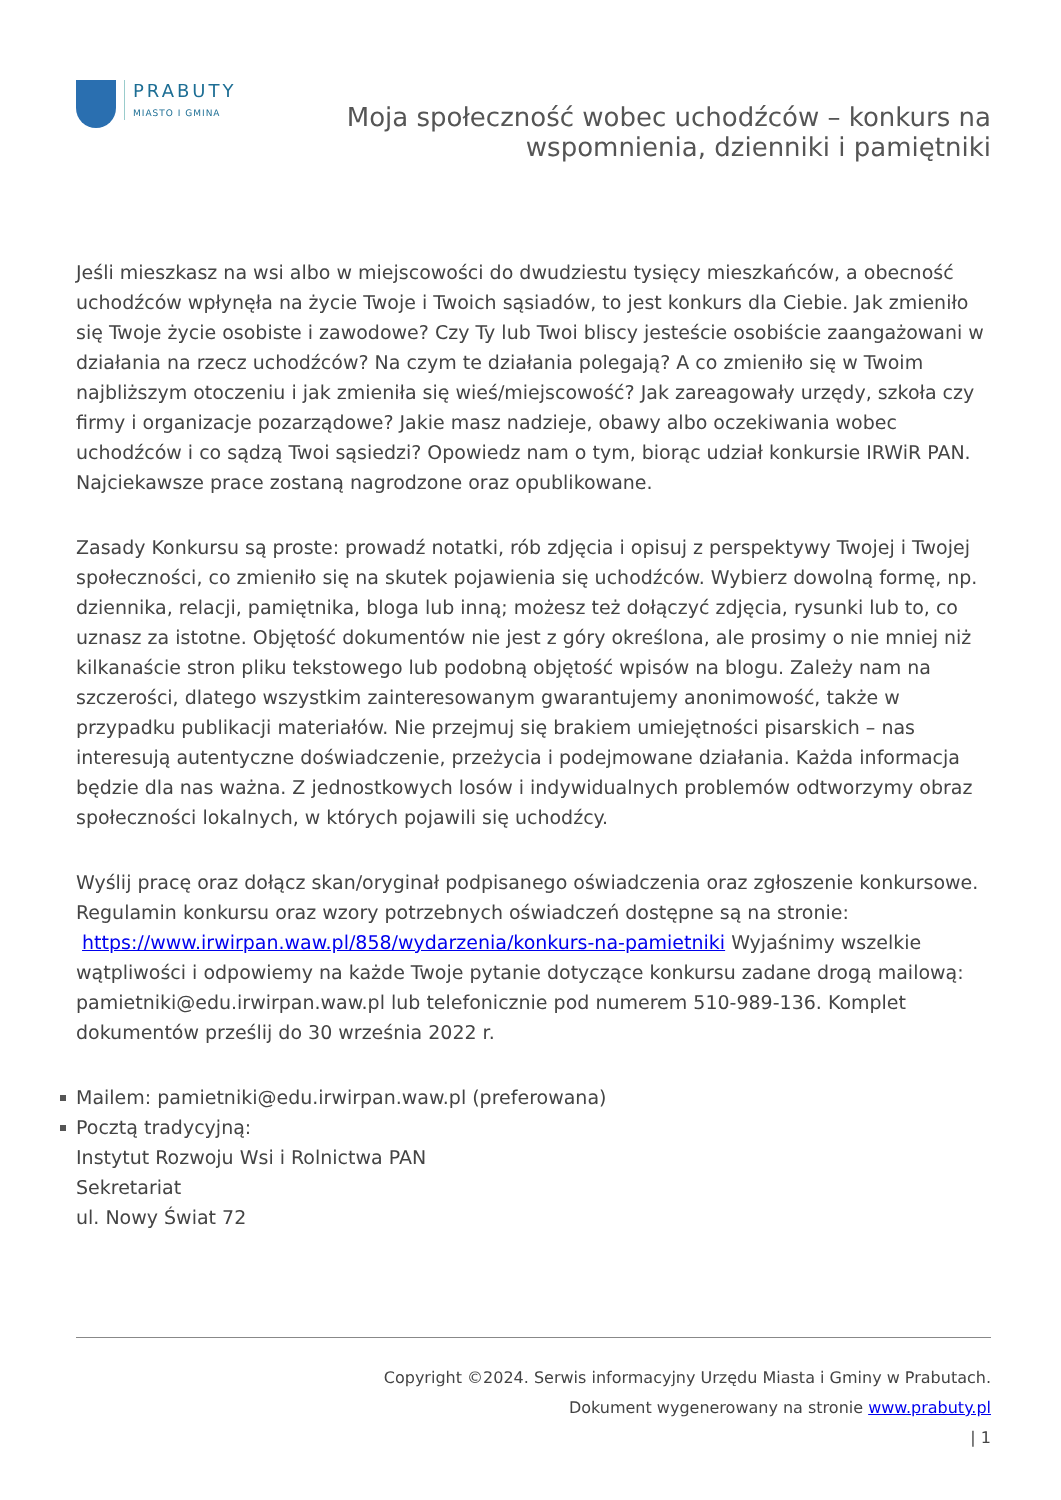PRABUTY
MIASTO I GMINA
Moja społeczność wobec uchodźców – konkurs na
wspomnienia, dzienniki i pamiętniki
Jeśli mieszkasz na wsi albo w miejscowości do dwudziestu tysięcy mieszkańców, a obecność uchodźców wpłynęła na życie Twoje i Twoich sąsiadów, to jest konkurs dla Ciebie. Jak zmieniło się Twoje życie osobiste i zawodowe? Czy Ty lub Twoi bliscy jesteście osobiście zaangażowani w działania na rzecz uchodźców? Na czym te działania polegają? A co zmieniło się w Twoim najbliższym otoczeniu i jak zmieniła się wieś/miejscowość? Jak zareagowały urzędy, szkoła czy firmy i organizacje pozarządowe? Jakie masz nadzieje, obawy albo oczekiwania wobec uchodźców i co sądzą Twoi sąsiedzi? Opowiedz nam o tym, biorąc udział konkursie IRWiR PAN. Najciekawsze prace zostaną nagrodzone oraz opublikowane.
Zasady Konkursu są proste: prowadź notatki, rób zdjęcia i opisuj z perspektywy Twojej i Twojej społeczności, co zmieniło się na skutek pojawienia się uchodźców. Wybierz dowolną formę, np. dziennika, relacji, pamiętnika, bloga lub inną; możesz też dołączyć zdjęcia, rysunki lub to, co uznasz za istotne. Objętość dokumentów nie jest z góry określona, ale prosimy o nie mniej niż kilkanaście stron pliku tekstowego lub podobną objętość wpisów na blogu. Zależy nam na szczerości, dlatego wszystkim zainteresowanym gwarantujemy anonimowość, także w przypadku publikacji materiałów. Nie przejmuj się brakiem umiejętności pisarskich – nas interesują autentyczne doświadczenie, przeżycia i podejmowane działania. Każda informacja będzie dla nas ważna. Z jednostkowych losów i indywidualnych problemów odtworzymy obraz społeczności lokalnych, w których pojawili się uchodźcy.
Wyślij pracę oraz dołącz skan/oryginał podpisanego oświadczenia oraz zgłoszenie konkursowe. Regulamin konkursu oraz wzory potrzebnych oświadczeń dostępne są na stronie: https://www.irwirpan.waw.pl/858/wydarzenia/konkurs-na-pamietniki Wyjaśnimy wszelkie wątpliwości i odpowiemy na każde Twoje pytanie dotyczące konkursu zadane drogą mailową: pamietniki@edu.irwirpan.waw.pl lub telefonicznie pod numerem 510-989-136. Komplet dokumentów prześlij do 30 września 2022 r.
Mailem: pamietniki@edu.irwirpan.waw.pl (preferowana)
Pocztą tradycyjną:
Instytut Rozwoju Wsi i Rolnictwa PAN
Sekretariat
ul. Nowy Świat 72
Copyright ©2024. Serwis informacyjny Urzędu Miasta i Gminy w Prabutach.
Dokument wygenerowany na stronie www.prabuty.pl
| 1